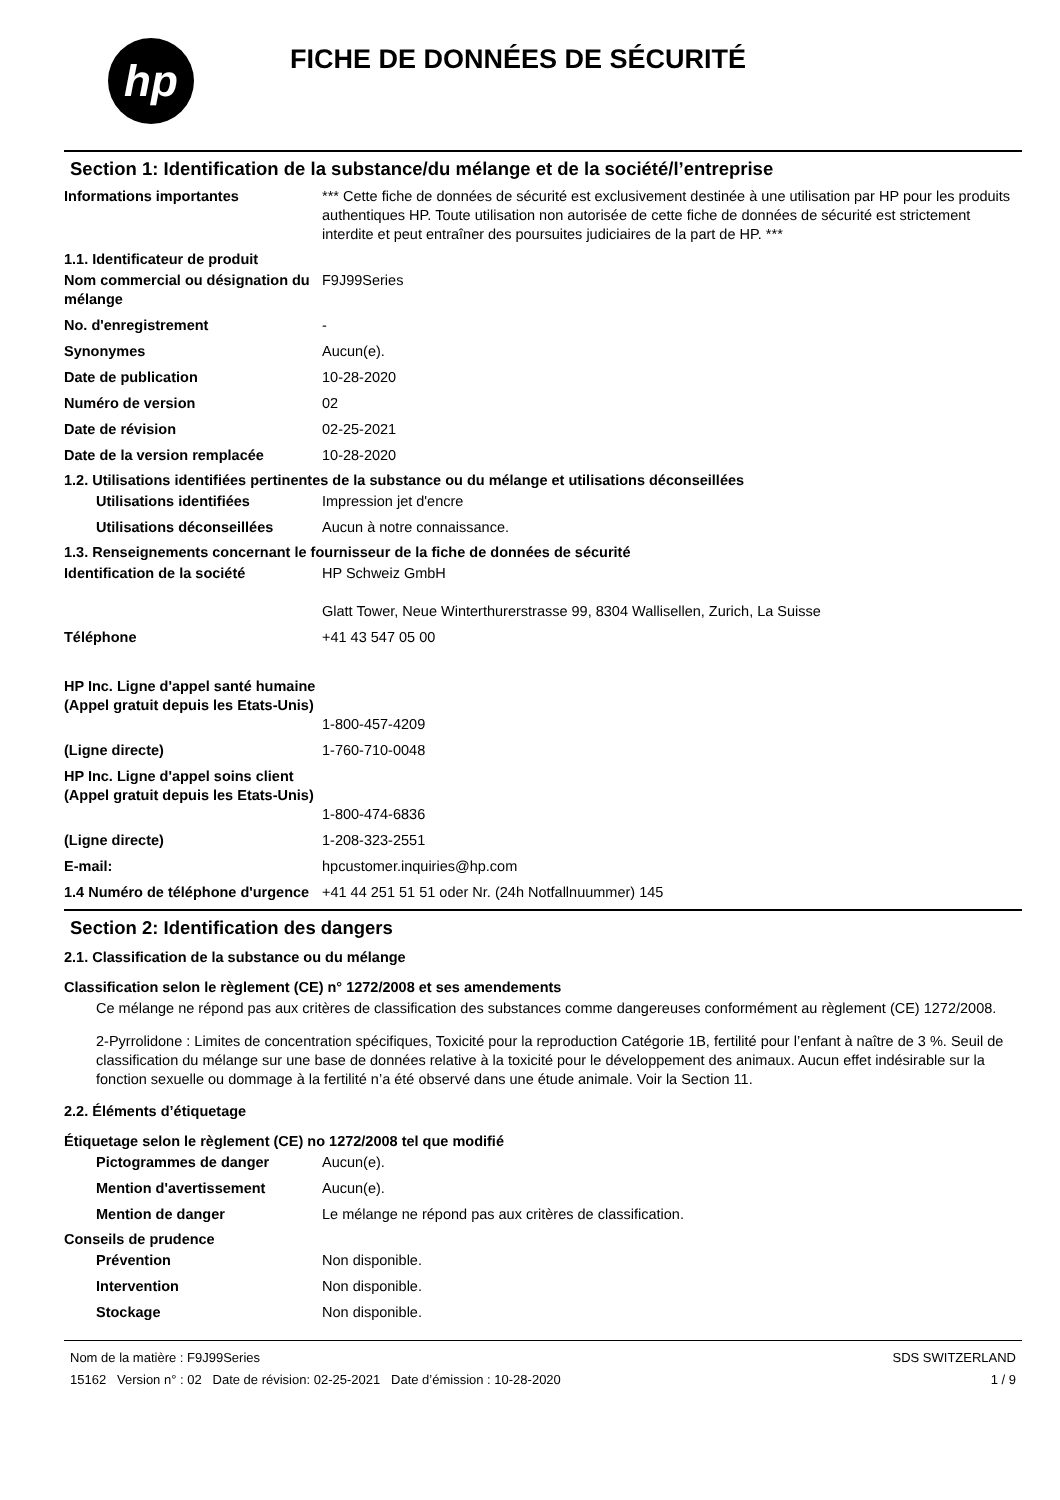hp
FICHE DE DONNÉES DE SÉCURITÉ
Section 1: Identification de la substance/du mélange et de la société/l’entreprise
Informations importantes *** Cette fiche de données de sécurité est exclusivement destinée à une utilisation par HP pour les produits authentiques HP. Toute utilisation non autorisée de cette fiche de données de sécurité est strictement interdite et peut entraîner des poursuites judiciaires de la part de HP. ***
1.1. Identificateur de produit
Nom commercial ou désignation du mélange
F9J99Series
No. d'enregistrement -
Synonymes Aucun(e).
Date de publication 10-28-2020
Numéro de version 02
Date de révision 02-25-2021
Date de la version remplacée 10-28-2020
1.2. Utilisations identifiées pertinentes de la substance ou du mélange et utilisations déconseillées
Utilisations identifiées Impression jet d'encre
Utilisations déconseillées
Aucun à notre connaissance.
1.3. Renseignements concernant le fournisseur de la fiche de données de sécurité
Identification de la société HP Schweiz GmbH
Glatt Tower, Neue Winterthurerstrasse 99, 8304 Wallisellen, Zurich, La Suisse
Téléphone +41 43 547 05 00
HP Inc. Ligne d'appel santé humaine
(Appel gratuit depuis les Etats-Unis)
1-800-457-4209
(Ligne directe) 1-760-710-0048
HP Inc. Ligne d'appel soins client
(Appel gratuit depuis les Etats-Unis)
1-800-474-6836
(Ligne directe) 1-208-323-2551
E-mail: hpcustomer.inquiries@hp.com
1.4 Numéro de téléphone d'urgence
+41 44 251 51 51 oder Nr. (24h Notfallnuummer) 145
Section 2: Identification des dangers
2.1. Classification de la substance ou du mélange
Classification selon le règlement (CE) n° 1272/2008 et ses amendements
Ce mélange ne répond pas aux critères de classification des substances comme dangereuses conformément au règlement (CE) 1272/2008.
2-Pyrrolidone : Limites de concentration spécifiques, Toxicité pour la reproduction Catégorie 1B, fertilité pour l’enfant à naître de 3 %. Seuil de classification du mélange sur une base de données relative à la toxicité pour le développement des animaux. Aucun effet indésirable sur la fonction sexuelle ou dommage à la fertilité n’a été observé dans une étude animale. Voir la Section 11.
2.2. Éléments d’étiquetage
Étiquetage selon le règlement (CE) no 1272/2008 tel que modifié
Pictogrammes de danger Aucun(e).
Mention d'avertissement Aucun(e).
Mention de danger Le mélange ne répond pas aux critères de classification.
Conseils de prudence
Prévention Non disponible.
Intervention Non disponible.
Stockage Non disponible.
Nom de la matière : F9J99Series
15162 Version n° : 02 Date de révision: 02-25-2021 Date d’émission : 10-28-2020
SDS SWITZERLAND
1 / 9